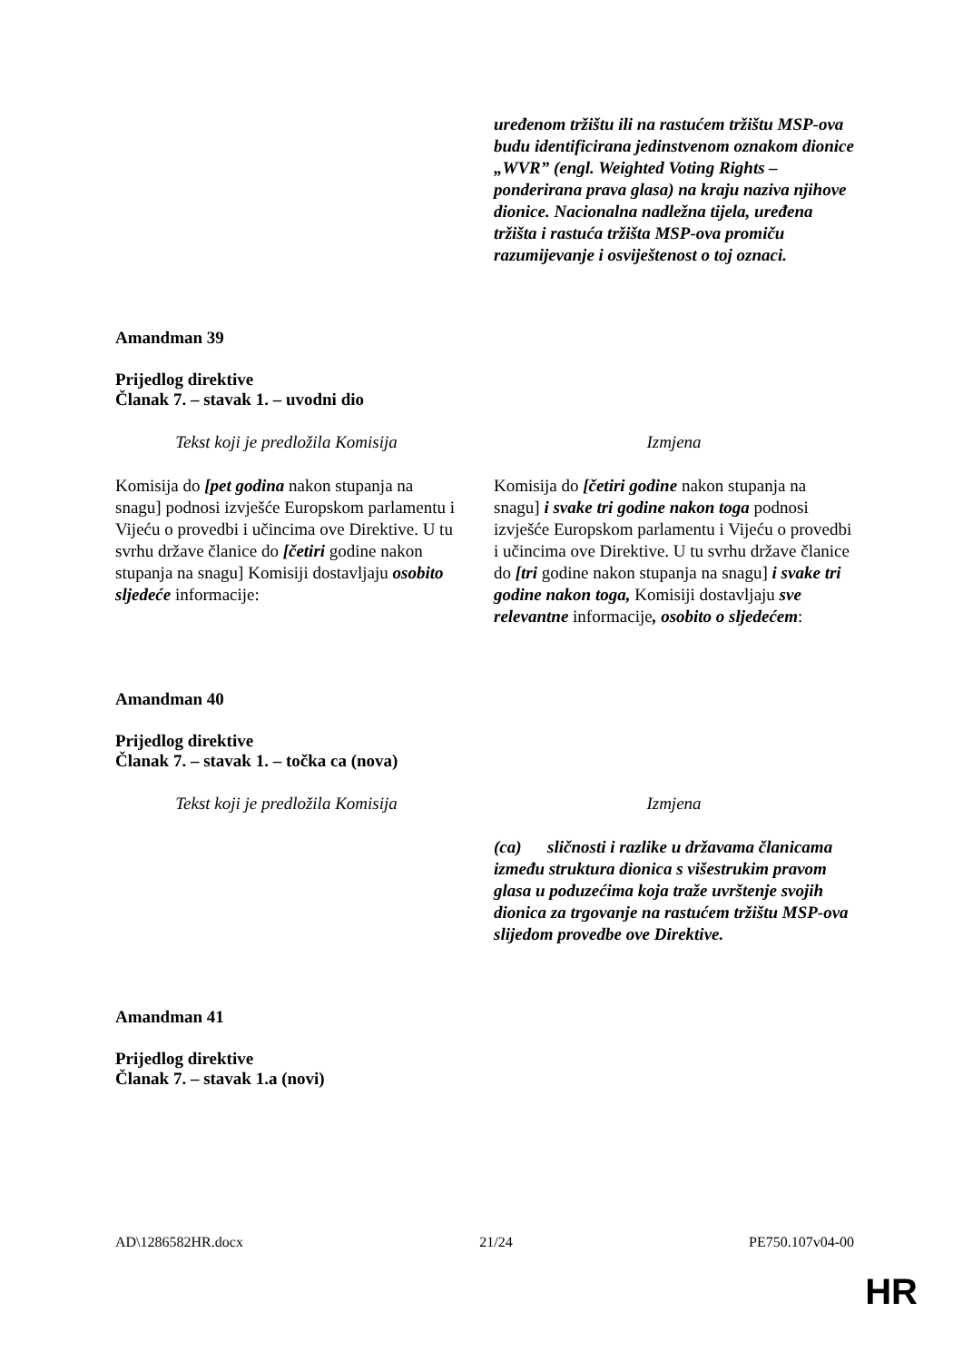| | uređenom tržištu ili na rastućem tržištu MSP-ova budu identificirana jedinstvenom oznakom dionice „WVR” (engl. Weighted Voting Rights – ponderirana prava glasa) na kraju naziva njihove dionice. Nacionalna nadležna tijela, uređena tržišta i rastuća tržišta MSP-ova promiču razumijevanje i osviještenost o toj oznaci. |
Amandman 39
Prijedlog direktive
Članak 7. – stavak 1. – uvodni dio
| Tekst koji je predložila Komisija | Izmjena |
| Komisija do [pet godina nakon stupanja na snagu] podnosi izvješće Europskom parlamentu i Vijeću o provedbi i učincima ove Direktive. U tu svrhu države članice do [četiri godine nakon stupanja na snagu] Komisiji dostavljaju osobito sljedeće informacije: | Komisija do [četiri godine nakon stupanja na snagu] i svake tri godine nakon toga podnosi izvješće Europskom parlamentu i Vijeću o provedbi i učincima ove Direktive. U tu svrhu države članice do [tri godine nakon stupanja na snagu] i svake tri godine nakon toga, Komisiji dostavljaju sve relevantne informacije , osobito o sljedećem : |
Amandman 40
Prijedlog direktive
Članak 7. – stavak 1. – točka ca (nova)
| Tekst koji je predložila Komisija | Izmjena |
| | (ca) sličnosti i razlike u državama članicama između struktura dionica s višestrukim pravom glasa u poduzećima koja traže uvrštenje svojih dionica za trgovanje na rastućem tržištu MSP-ova slijedom provedbe ove Direktive. |
Amandman 41
Prijedlog direktive
Članak 7. – stavak 1.a (novi)
AD\1286582HR.docx 21/24 PE750.107v04-00
HR